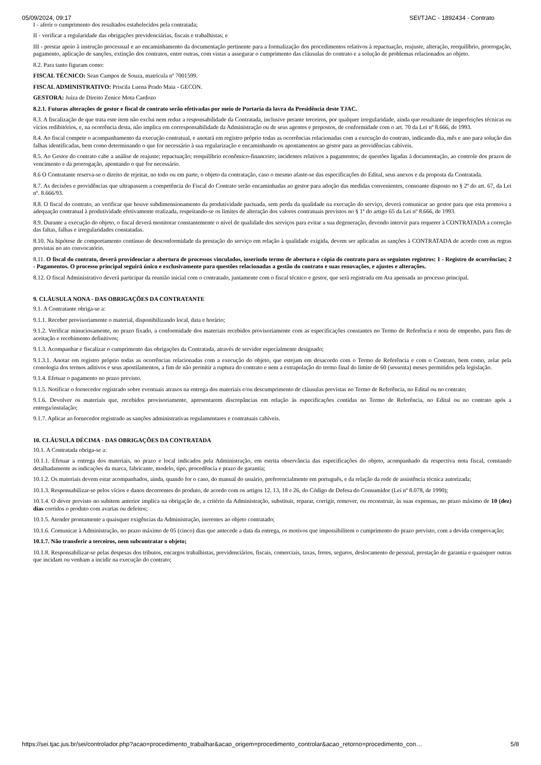05/09/2024, 09:17 SEI/TJAC - 1892434 - Contrato
I - aferir o cumprimento dos resultados estabelecidos pela contratada;
II - verificar a regularidade das obrigações previdenciárias, fiscais e trabalhistas; e
III - prestar apoio à instrução processual e ao encaminhamento da documentação pertinente para a formalização dos procedimentos relativos à repactuação, reajuste, alteração, reequilíbrio, prorrogação, pagamento, aplicação de sanções, extinção dos contratos, entre outras, com vistas a assegurar o cumprimento das cláusulas do contrato e a solução de problemas relacionados ao objeto.
8.2. Para tanto figuram como:
FISCAL TÉCNICO: Sean Campos de Souza, matrícula nº 7001599.
FISCAL ADMINISTRATIVO: Priscila Luena Prado Maia - GECON.
GESTORA: Juíza de Direito Zenice Mota Cardozo
8.2.1. Futuras alterações de gestor e fiscal de contrato serão efetivadas por meio de Portaria da lavra da Presidência deste TJAC.
8.3. A fiscalização de que trata este item não exclui nem reduz a responsabilidade da Contratada, inclusive perante terceiros, por qualquer irregularidade, ainda que resultante de imperfeições técnicas ou vícios redibitórios, e, na ocorrência desta, não implica em corresponsabilidade da Administração ou de seus agentes e prepostos, de conformidade com o art. 70 da Lei nº 8.666, de 1993.
8.4. Ao fiscal compete o acompanhamento da execução contratual, e anotará em registro próprio todas as ocorrências relacionadas com a execução do contrato, indicando dia, mês e ano para solução das falhas identificadas, bem como determinando o que for necessário à sua regularização e encaminhando os apontamentos ao gestor para as providências cabíveis.
8.5. Ao Gestor do contrato cabe a análise de reajuste; repactuação; reequilíbrio econômico-financeiro; incidentes relativos a pagamentos; de questões ligadas à documentação, ao controle dos prazos de vencimento e da prorrogação, apontando o que for necessário.
8.6 O Contratante reserva-se o direito de rejeitar, no todo ou em parte, o objeto da contratação, caso o mesmo afaste-se das especificações do Edital, seus anexos e da proposta da Contratada.
8.7. As decisões e providências que ultrapassem a competência do Fiscal do Contrato serão encaminhadas ao gestor para adoção das medidas convenientes, consoante disposto no § 2º do art. 67, da Lei nº. 8.666/93.
8.8. O fiscal do contrato, ao verificar que houve subdimensionamento da produtividade pactuada, sem perda da qualidade na execução do serviço, deverá comunicar ao gestor para que esta promova a adequação contratual à produtividade efetivamente realizada, respeitando-se os limites de alteração dos valores contratuais previstos no § 1º do artigo 65 da Lei nº 8.666, de 1993.
8.9. Durante a execução do objeto, o fiscal deverá monitorar constantemente o nível de qualidade dos serviços para evitar a sua degeneração, devendo intervir para requerer à CONTRATADA a correção das faltas, falhas e irregularidades constatadas.
8.10. Na hipótese de comportamento contínuo de desconformidade da prestação do serviço em relação à qualidade exigida, devem ser aplicadas as sanções à CONTRATADA de acordo com as regras previstas no ato convocatório.
8.11. O fiscal do contrato, deverá providenciar a abertura de processos vinculados, inserindo termo de abertura e cópia do contrato para os seguintes registros: 1 - Registro de ocorrências; 2 - Pagamentos. O processo principal seguirá único e exclusivamente para questões relacionadas a gestão do contrato e suas renovações, e ajustes e alterações.
8.12. O fiscal Administrativo deverá participar da reunião inicial com o contratado, juntamente com o fiscal técnico e gestor, que será registrada em Ata apensada ao processo principal.
9. CLÁUSULA NONA - DAS OBRIGAÇÕES DA CONTRATANTE
9.1. A Contratante obriga-se a:
9.1.1. Receber provisoriamente o material, disponibilizando local, data e horário;
9.1.2. Verificar minuciosamente, no prazo fixado, a conformidade dos materiais recebidos provisoriamente com as especificações constantes no Termo de Referência e nota de empenho, para fins de aceitação e recebimento definitivos;
9.1.3. Acompanhar e fiscalizar o cumprimento das obrigações da Contratada, através de servidor especialmente designado;
9.1.3.1. Anotar em registro próprio todas as ocorrências relacionadas com a execução do objeto, que estejam em desacordo com o Termo de Referência e com o Contrato, bem como, zelar pela cronologia dos termos aditivos e seus apostilamentos, a fim de não permitir a ruptura do contrato e nem a extrapolação do termo final do limite de 60 (sessenta) meses permitidos pela legislação.
9.1.4. Efetuar o pagamento no prazo previsto.
9.1.5. Notificar o fornecedor registrado sobre eventuais atrasos na entrega dos materiais e/ou descumprimento de cláusulas previstas no Termo de Referência, no Edital ou no contrato;
9.1.6. Devolver os materiais que, recebidos provisoriamente, apresentarem discrepâncias em relação às especificações contidas no Termo de Referência, no Edital ou no contrato após a entrega/instalação;
9.1.7. Aplicar ao fornecedor registrado as sanções administrativas regulamentares e contratuais cabíveis.
10. CLÁUSULA DÉCIMA - DAS OBRIGAÇÕES DA CONTRATADA
10.1. A Contratada obriga-se a:
10.1.1. Efetuar a entrega dos materiais, no prazo e local indicados pela Administração, em estrita observância das especificações do objeto, acompanhado da respectiva nota fiscal, constando detalhadamente as indicações da marca, fabricante, modelo, tipo, procedência e prazo de garantia;
10.1.2. Os materiais devem estar acompanhados, ainda, quando for o caso, do manual do usuário, preferencialmente em português, e da relação da rede de assistência técnica autorizada;
10.1.3. Responsabilizar-se pelos vícios e danos decorrentes do produto, de acordo com os artigos 12, 13, 18 e 26, do Código de Defesa do Consumidor (Lei nº 8.078, de 1990);
10.1.4. O dever previsto no subitem anterior implica na obrigação de, a critério da Administração, substituir, reparar, corrigir, remover, ou reconstruir, às suas expensas, no prazo máximo de 10 (dez) dias corridos o produto com avarias ou defeitos;
10.1.5. Atender prontamente a quaisquer exigências da Administração, inerentes ao objeto contratado;
10.1.6. Comunicar à Administração, no prazo máximo de 05 (cinco) dias que antecede a data da entrega, os motivos que impossibilitem o cumprimento do prazo previsto, com a devida comprovação;
10.1.7. Não transferir a terceiros, nem subcontratar o objeto;
10.1.8. Responsabilizar-se pelas despesas dos tributos, encargos trabalhistas, previdenciários, fiscais, comerciais, taxas, fretes, seguros, deslocamento de pessoal, prestação de garantia e quaisquer outras que incidam ou venham a incidir na execução do contrato;
https://sei.tjac.jus.br/sei/controlador.php?acao=procedimento_trabalhar&acao_origem=procedimento_controlar&acao_retorno=procedimento_con… 5/8